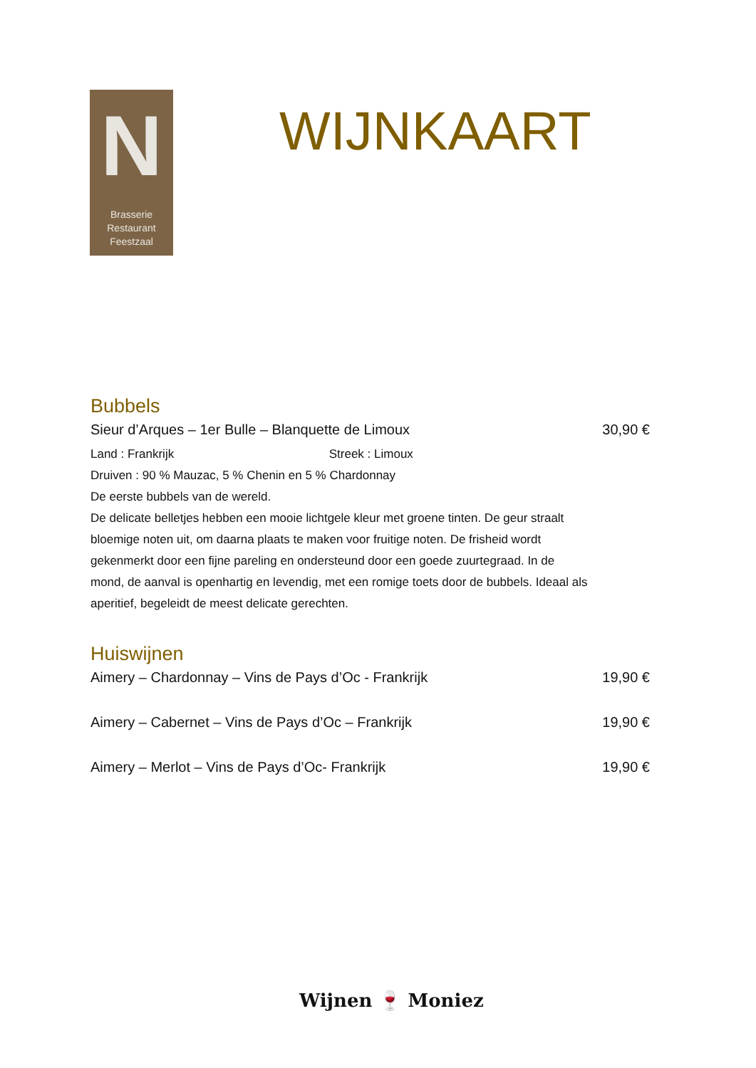N
Brasserie
Restaurant
Feestzaal
WIJNKAART
Bubbels
Sieur d’Arques – 1er Bulle – Blanquette de Limoux 30,90 €
Land : Frankrijk Streek : Limoux
Druiven : 90 % Mauzac, 5 % Chenin en 5 % Chardonnay
De eerste bubbels van de wereld.
De delicate belletjes hebben een mooie lichtgele kleur met groene tinten. De geur straalt bloemige noten uit, om daarna plaats te maken voor fruitige noten. De frisheid wordt gekenmerkt door een fijne pareling en ondersteund door een goede zuurtegraad. In de mond, de aanval is openhartig en levendig, met een romige toets door de bubbels. Ideaal als aperitief, begeleidt de meest delicate gerechten.
Huiswijnen
Aimery – Chardonnay – Vins de Pays d’Oc - Frankrijk 19,90 €
Aimery – Cabernet – Vins de Pays d’Oc – Frankrijk 19,90 €
Aimery – Merlot – Vins de Pays d’Oc- Frankrijk 19,90 €
Wijnen 🍷 Moniez